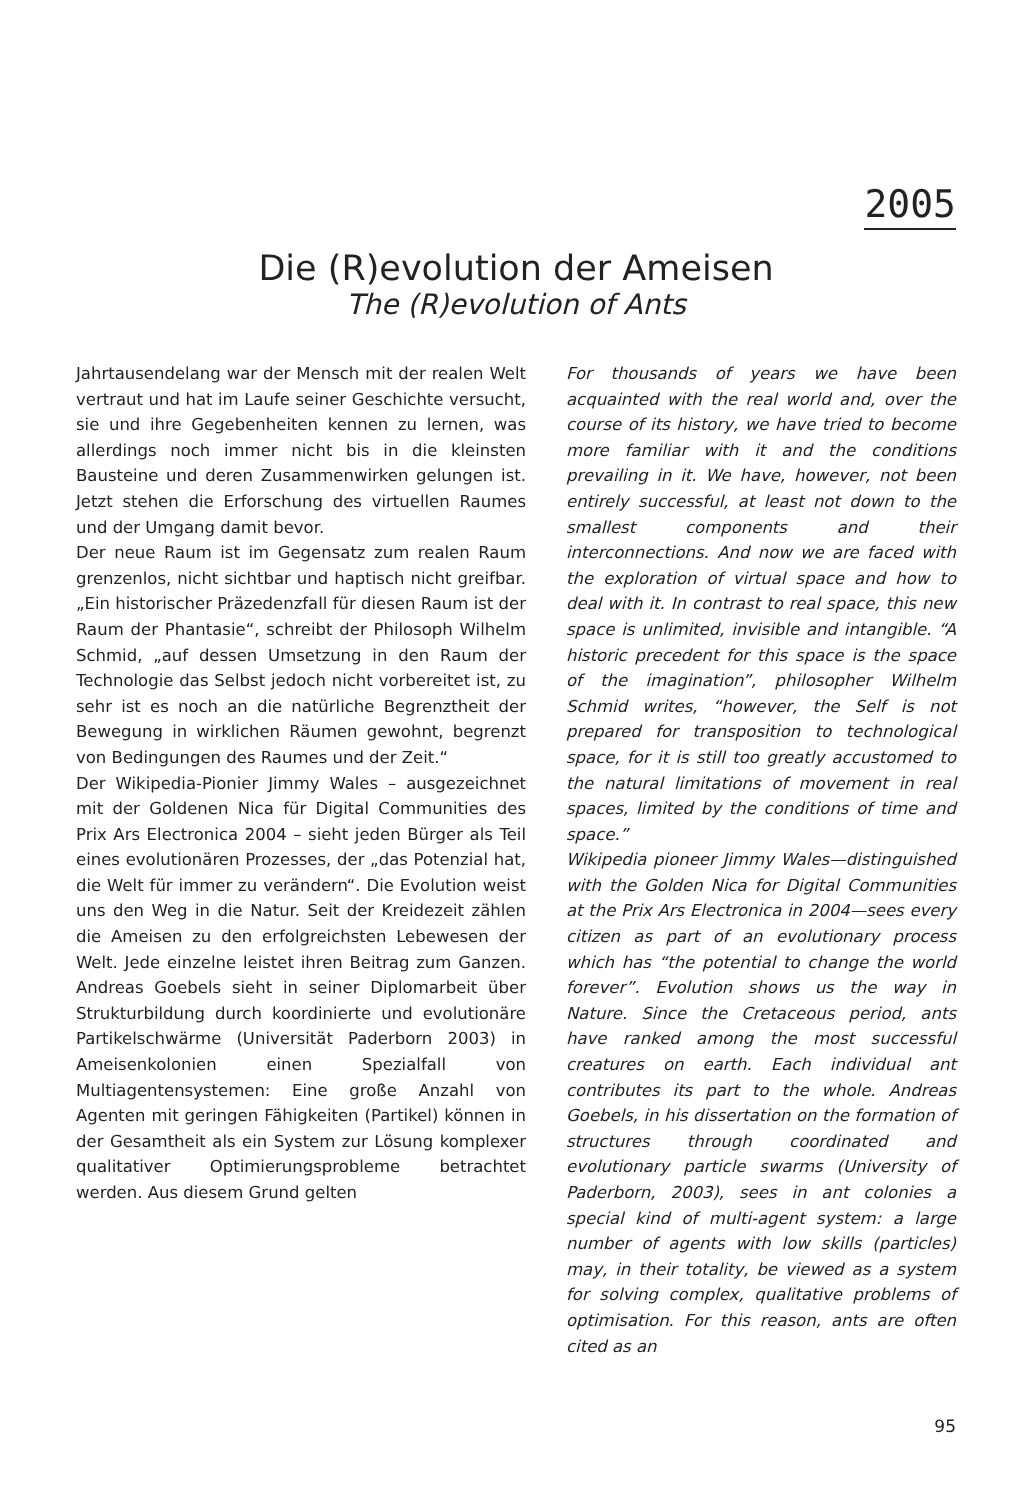2005
Die (R)evolution der Ameisen
The (R)evolution of Ants
Jahrtausendelang war der Mensch mit der realen Welt vertraut und hat im Laufe seiner Geschichte versucht, sie und ihre Gegebenheiten kennen zu lernen, was allerdings noch immer nicht bis in die kleinsten Bausteine und deren Zusammenwirken gelungen ist. Jetzt stehen die Erforschung des virtuellen Raumes und der Umgang damit bevor.
Der neue Raum ist im Gegensatz zum realen Raum grenzenlos, nicht sichtbar und haptisch nicht greifbar. „Ein historischer Präzedenzfall für diesen Raum ist der Raum der Phantasie“, schreibt der Philosoph Wilhelm Schmid, „auf dessen Umsetzung in den Raum der Technologie das Selbst jedoch nicht vorbereitet ist, zu sehr ist es noch an die natürliche Begrenztheit der Bewegung in wirklichen Räumen gewohnt, begrenzt von Bedingungen des Raumes und der Zeit.“
Der Wikipedia-Pionier Jimmy Wales – ausgezeichnet mit der Goldenen Nica für Digital Communities des Prix Ars Electronica 2004 – sieht jeden Bürger als Teil eines evolutionären Prozesses, der „das Potenzial hat, die Welt für immer zu verändern“. Die Evolution weist uns den Weg in die Natur. Seit der Kreidezeit zählen die Ameisen zu den erfolgreichsten Lebewesen der Welt. Jede einzelne leistet ihren Beitrag zum Ganzen. Andreas Goebels sieht in seiner Diplomarbeit über Strukturbildung durch koordinierte und evolutionäre Partikelschwärme (Universität Paderborn 2003) in Ameisenkolonien einen Spezialfall von Multiagentensystemen: Eine große Anzahl von Agenten mit geringen Fähigkeiten (Partikel) können in der Gesamtheit als ein System zur Lösung komplexer qualitativer Optimierungsprobleme betrachtet werden. Aus diesem Grund gelten
For thousands of years we have been acquainted with the real world and, over the course of its history, we have tried to become more familiar with it and the conditions prevailing in it. We have, however, not been entirely successful, at least not down to the smallest components and their interconnections. And now we are faced with the exploration of virtual space and how to deal with it. In contrast to real space, this new space is unlimited, invisible and intangible. “A historic precedent for this space is the space of the imagination”, philosopher Wilhelm Schmid writes, “however, the Self is not prepared for transposition to technological space, for it is still too greatly accustomed to the natural limitations of movement in real spaces, limited by the conditions of time and space.”
Wikipedia pioneer Jimmy Wales—distinguished with the Golden Nica for Digital Communities at the Prix Ars Electronica in 2004—sees every citizen as part of an evolutionary process which has “the potential to change the world forever”. Evolution shows us the way in Nature. Since the Cretaceous period, ants have ranked among the most successful creatures on earth. Each individual ant contributes its part to the whole. Andreas Goebels, in his dissertation on the formation of structures through coordinated and evolutionary particle swarms (University of Paderborn, 2003), sees in ant colonies a special kind of multi-agent system: a large number of agents with low skills (particles) may, in their totality, be viewed as a system for solving complex, qualitative problems of optimisation. For this reason, ants are often cited as an
95